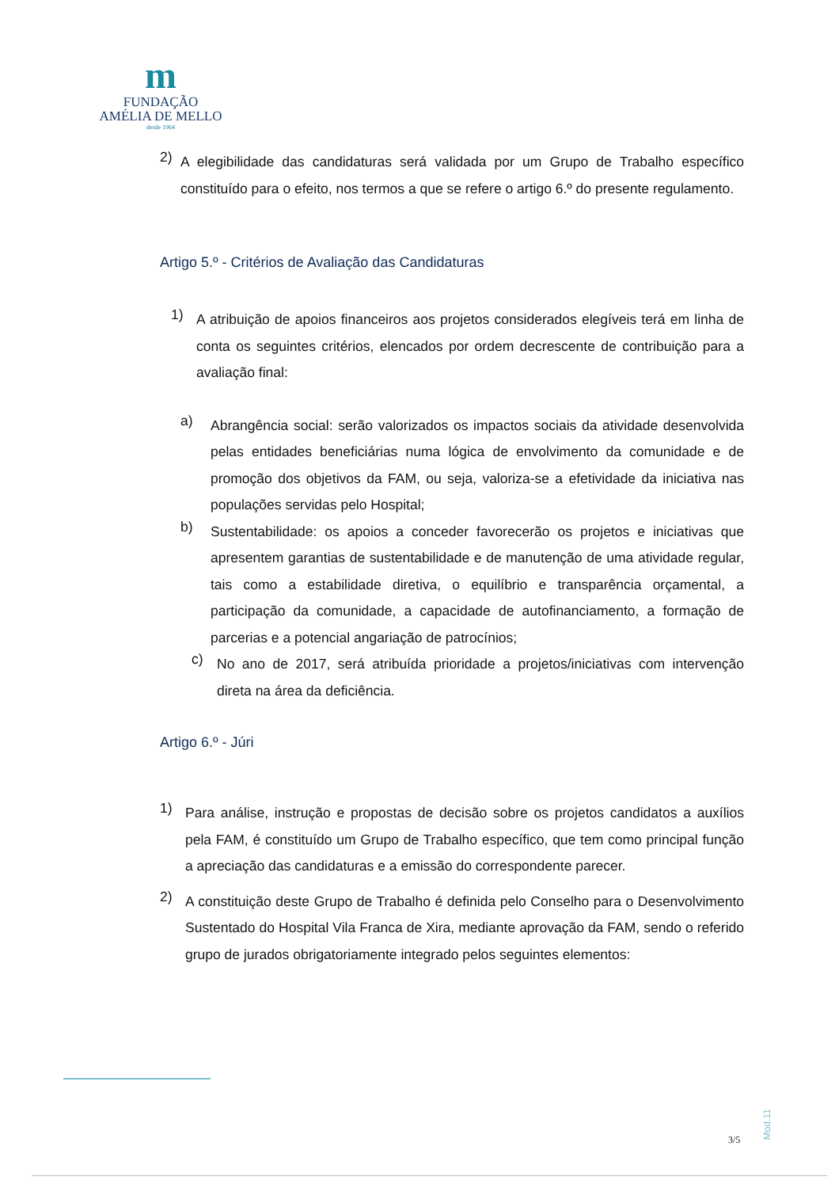m
FUNDAÇÃO
AMÉLIA DE MELLO
desde 1964
2)
A elegibilidade das candidaturas será validada por um Grupo de Trabalho específico constituído para o efeito, nos termos a que se refere o artigo 6.º do presente regulamento.
Artigo 5.º - Critérios de Avaliação das Candidaturas
1)
A atribuição de apoios financeiros aos projetos considerados elegíveis terá em linha de conta os seguintes critérios, elencados por ordem decrescente de contribuição para a avaliação final:
a)
Abrangência social: serão valorizados os impactos sociais da atividade desenvolvida pelas entidades beneficiárias numa lógica de envolvimento da comunidade e de promoção dos objetivos da FAM, ou seja, valoriza-se a efetividade da iniciativa nas populações servidas pelo Hospital;
b)
Sustentabilidade: os apoios a conceder favorecerão os projetos e iniciativas que apresentem garantias de sustentabilidade e de manutenção de uma atividade regular, tais como a estabilidade diretiva, o equilíbrio e transparência orçamental, a participação da comunidade, a capacidade de autofinanciamento, a formação de parcerias e a potencial angariação de patrocínios;
c)
No ano de 2017, será atribuída prioridade a projetos/iniciativas com intervenção direta na área da deficiência.
Artigo 6.º - Júri
1)
Para análise, instrução e propostas de decisão sobre os projetos candidatos a auxílios pela FAM, é constituído um Grupo de Trabalho específico, que tem como principal função a apreciação das candidaturas e a emissão do correspondente parecer.
2)
A constituição deste Grupo de Trabalho é definida pelo Conselho para o Desenvolvimento Sustentado do Hospital Vila Franca de Xira, mediante aprovação da FAM, sendo o referido grupo de jurados obrigatoriamente integrado pelos seguintes elementos:
Mod.11
3/5